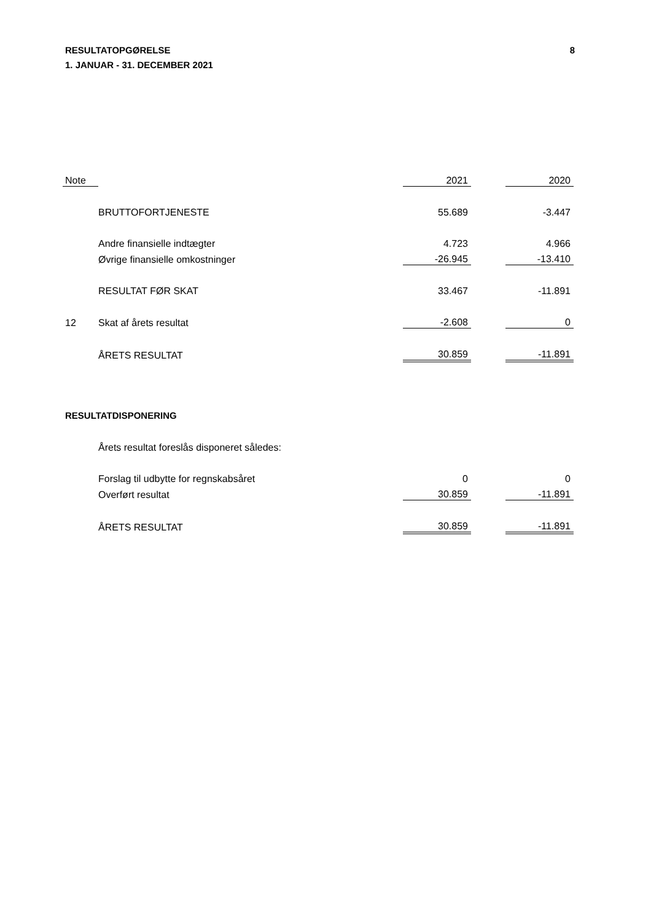RESULTATOPGØRELSE
1. JANUAR - 31. DECEMBER 2021
8
| Note | | 2021 | | 2020 |
| | BRUTTOFORTJENESTE | 55.689 | | -3.447 |
| | Andre finansielle indtægter | 4.723 | | 4.966 |
| | Øvrige finansielle omkostninger | -26.945 | | -13.410 |
| | RESULTAT FØR SKAT | 33.467 | | -11.891 |
| 12 | Skat af årets resultat | -2.608 | | 0 |
| | ÅRETS RESULTAT | 30.859 | | -11.891 |
RESULTATDISPONERING
| | Årets resultat foreslås disponeret således: | | | |
| | Forslag til udbytte for regnskabsåret | 0 | | 0 |
| | Overført resultat | 30.859 | | -11.891 |
| | ÅRETS RESULTAT | 30.859 | | -11.891 |